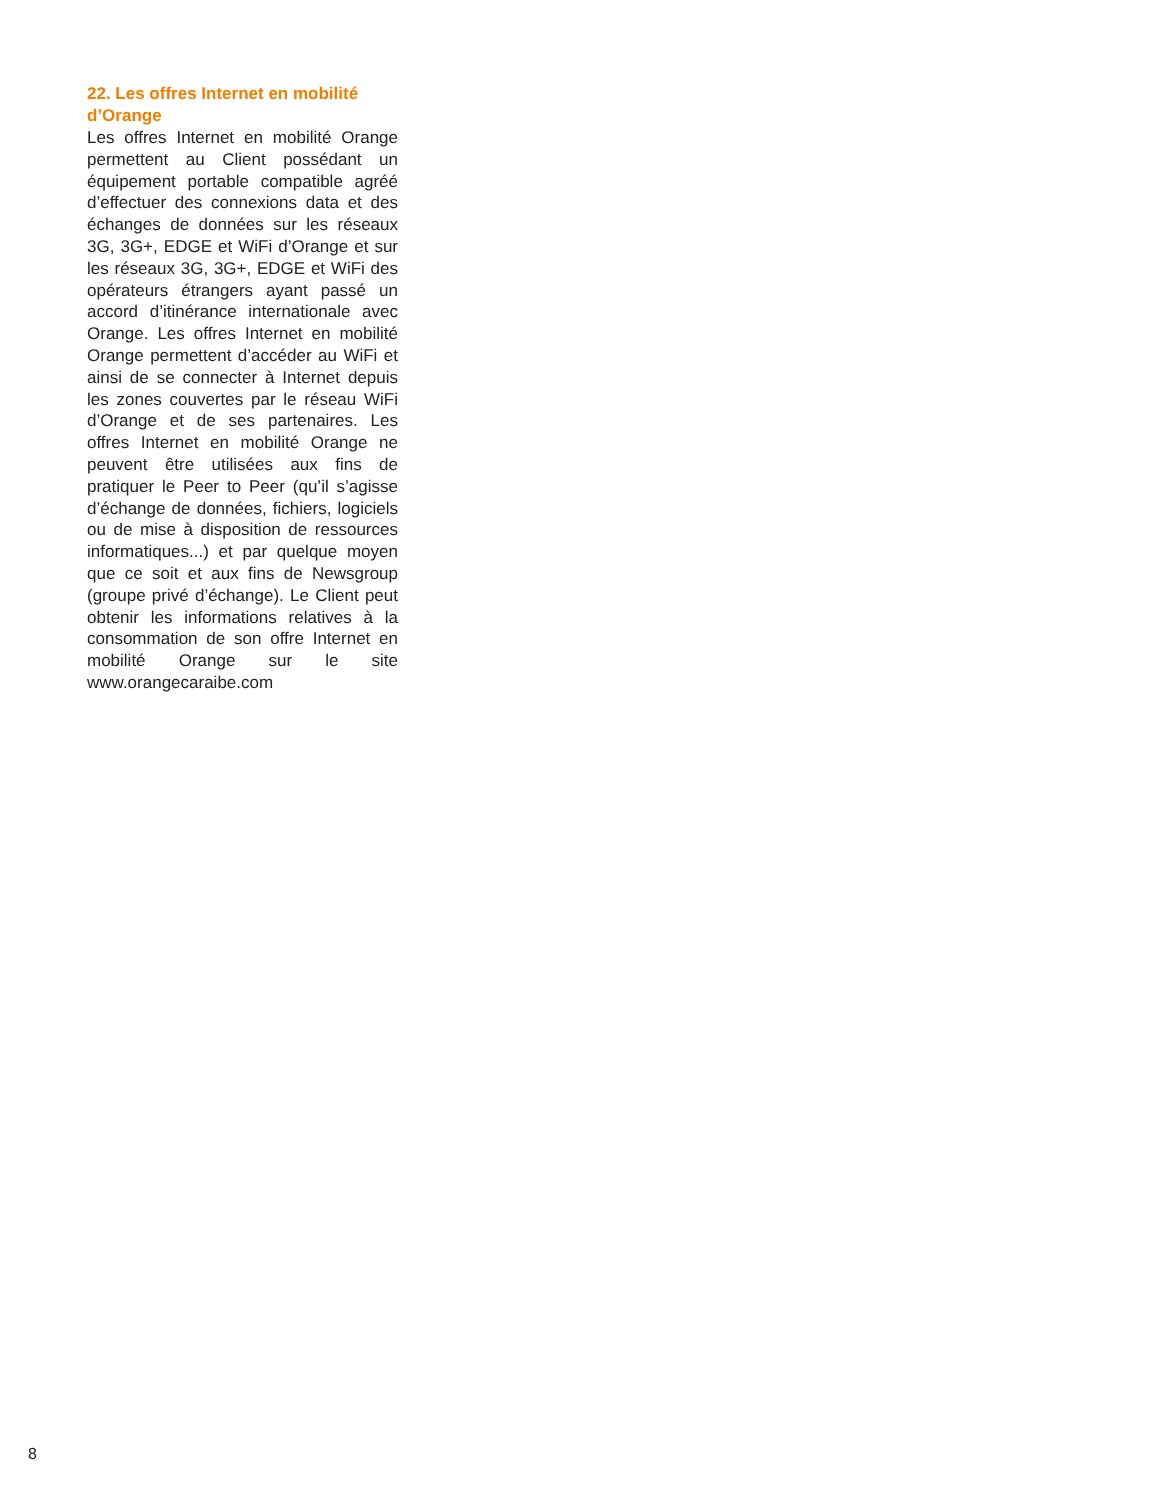22. Les offres Internet en mobilité d’Orange
Les offres Internet en mobilité Orange permettent au Client possédant un équipement portable compatible agréé d’effectuer des connexions data et des échanges de données sur les réseaux 3G, 3G+, EDGE et WiFi d’Orange et sur les réseaux 3G, 3G+, EDGE et WiFi des opérateurs étrangers ayant passé un accord d’itinérance internationale avec Orange. Les offres Internet en mobilité Orange permettent d’accéder au WiFi et ainsi de se connecter à Internet depuis les zones couvertes par le réseau WiFi d’Orange et de ses partenaires. Les offres Internet en mobilité Orange ne peuvent être utilisées aux fins de pratiquer le Peer to Peer (qu’il s’agisse d’échange de données, fichiers, logiciels ou de mise à disposition de ressources informatiques...) et par quelque moyen que ce soit et aux fins de Newsgroup (groupe privé d’échange). Le Client peut obtenir les informations relatives à la consommation de son offre Internet en mobilité Orange sur le site www.orangecaraibe.com
8